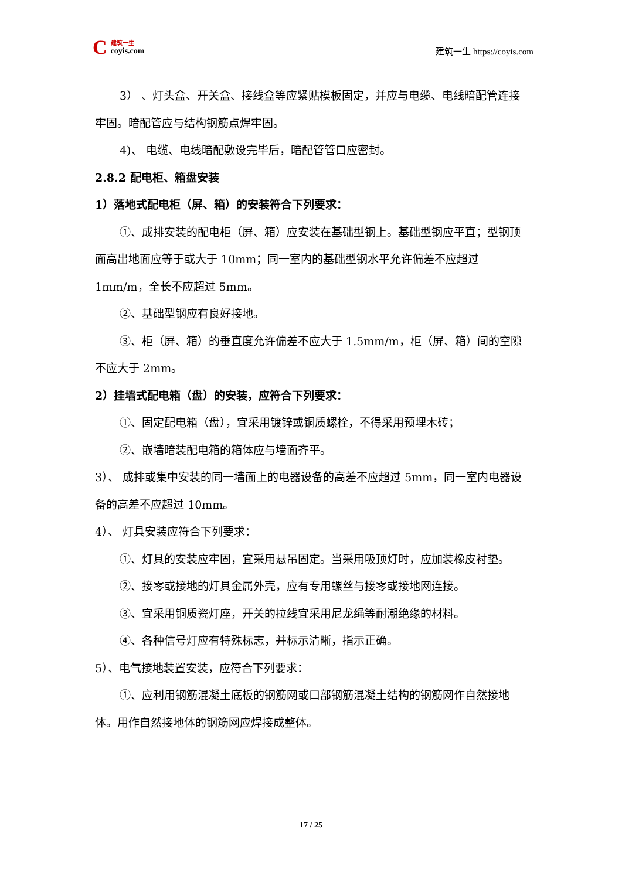C
建筑一生
coyis.com
建筑一生 https://coyis.com
3） 、灯头盒、开关盒、接线盒等应紧贴模板固定，并应与电缆、电线暗配管连接牢固。暗配管应与结构钢筋点焊牢固。
4)、 电缆、电线暗配敷设完毕后，暗配管管口应密封。
2.8.2 配电柜、箱盘安装
1）落地式配电柜（屏、箱）的安装符合下列要求：
①、成排安装的配电柜（屏、箱）应安装在基础型钢上。基础型钢应平直；型钢顶面高出地面应等于或大于 10mm；同一室内的基础型钢水平允许偏差不应超过 1mm/m，全长不应超过 5mm。
②、基础型钢应有良好接地。
③、柜（屏、箱）的垂直度允许偏差不应大于 1.5mm/m，柜（屏、箱）间的空隙不应大于 2mm。
2）挂墙式配电箱（盘）的安装，应符合下列要求：
①、固定配电箱（盘），宜采用镀锌或铜质螺栓，不得采用预埋木砖；
②、嵌墙暗装配电箱的箱体应与墙面齐平。
3）、 成排或集中安装的同一墙面上的电器设备的高差不应超过 5mm，同一室内电器设备的高差不应超过 10mm。
4）、 灯具安装应符合下列要求：
①、灯具的安装应牢固，宜采用悬吊固定。当采用吸顶灯时，应加装橡皮衬垫。
②、接零或接地的灯具金属外壳，应有专用螺丝与接零或接地网连接。
③、宜采用铜质瓷灯座，开关的拉线宜采用尼龙绳等耐潮绝缘的材料。
④、各种信号灯应有特殊标志，并标示清晰，指示正确。
5）、电气接地装置安装，应符合下列要求：
①、应利用钢筋混凝土底板的钢筋网或口部钢筋混凝土结构的钢筋网作自然接地体。用作自然接地体的钢筋网应焊接成整体。
17 / 25